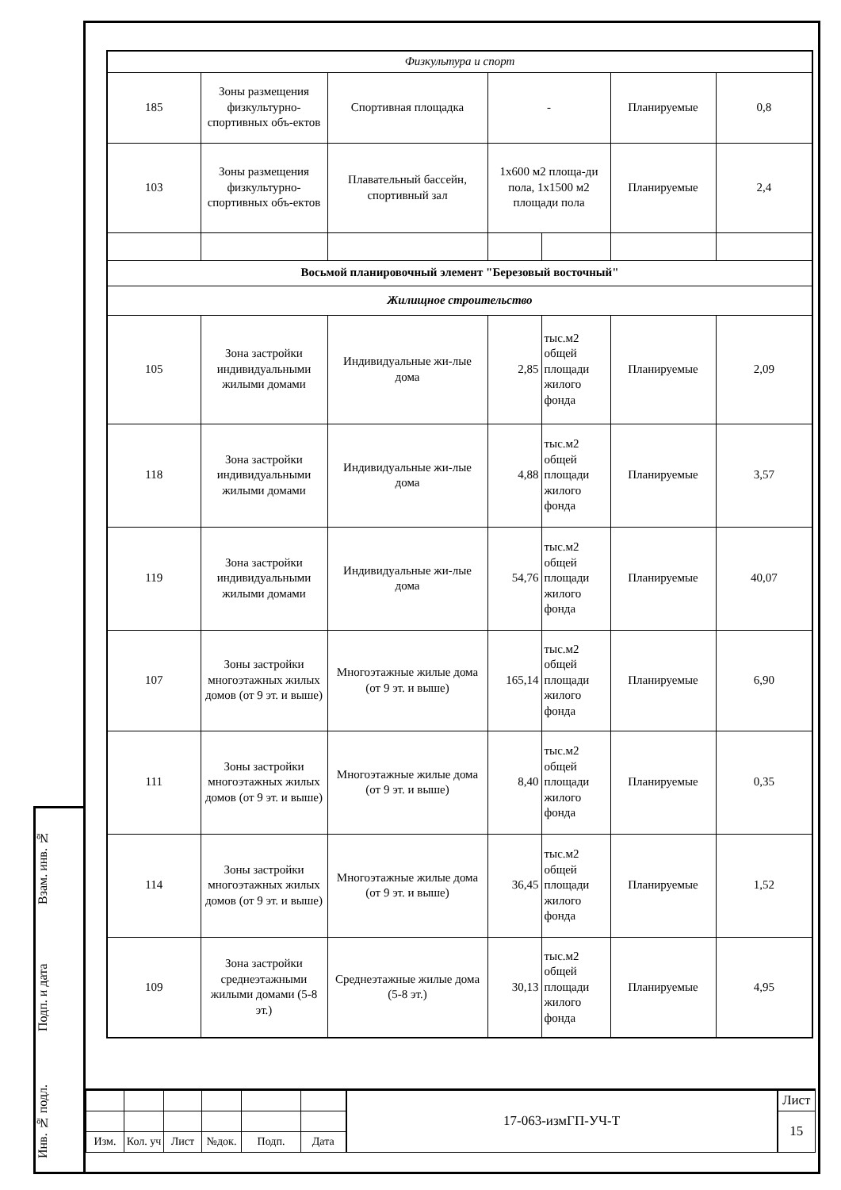Взам. инв. №
Подп. и дата
Инв. № подл.
| Физкультура и спорт | | | | | | |
| 185 | Зоны размещения физкультурно-спортивных объ-ектов | Спортивная площадка | - | | Планируемые | 0,8 |
| 103 | Зоны размещения физкультурно-спортивных объ-ектов | Плавательный бассейн, спортивный зал | 1х600 м2 площа-ди пола, 1х1500 м2 площади пола | | Планируемые | 2,4 |
| Восьмой планировочный элемент "Березовый восточный" | | | | | | |
| Жилищное строительство | | | | | | |
| 105 | Зона застройки индивидуальными жилыми домами | Индивидуальные жи-лые дома | 2,85 | тыс.м2 общей площади жилого фонда | Планируемые | 2,09 |
| 118 | Зона застройки индивидуальными жилыми домами | Индивидуальные жи-лые дома | 4,88 | тыс.м2 общей площади жилого фонда | Планируемые | 3,57 |
| 119 | Зона застройки индивидуальными жилыми домами | Индивидуальные жи-лые дома | 54,76 | тыс.м2 общей площади жилого фонда | Планируемые | 40,07 |
| 107 | Зоны застройки многоэтажных жилых домов (от 9 эт. и выше) | Многоэтажные жилые дома (от 9 эт. и выше) | 165,14 | тыс.м2 общей площади жилого фонда | Планируемые | 6,90 |
| 111 | Зоны застройки многоэтажных жилых домов (от 9 эт. и выше) | Многоэтажные жилые дома (от 9 эт. и выше) | 8,40 | тыс.м2 общей площади жилого фонда | Планируемые | 0,35 |
| 114 | Зоны застройки многоэтажных жилых домов (от 9 эт. и выше) | Многоэтажные жилые дома (от 9 эт. и выше) | 36,45 | тыс.м2 общей площади жилого фонда | Планируемые | 1,52 |
| 109 | Зона застройки среднеэтажными жилыми домами (5-8 эт.) | Среднеэтажные жилые дома (5-8 эт.) | 30,13 | тыс.м2 общей площади жилого фонда | Планируемые | 4,95 |
| | | | | | | 17-063-измГП-УЧ-Т | Лист |
| | | | | | | | 15 |
| Изм. | Кол. уч | Лист | №док. | Подп. | Дата | | |